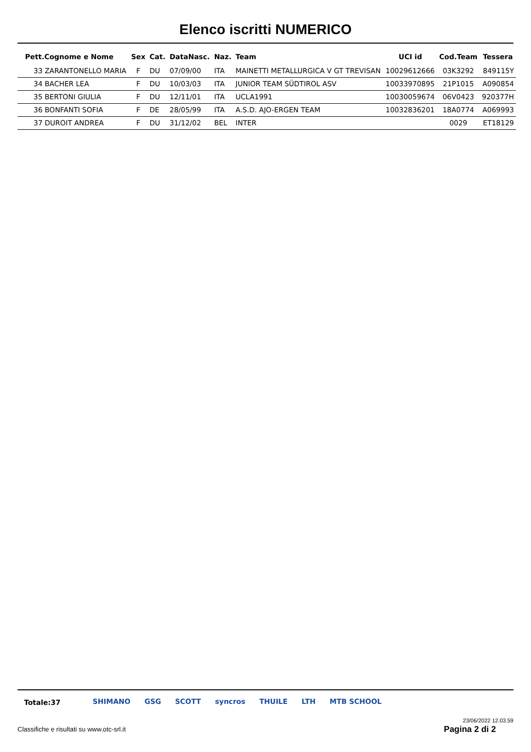Elenco iscritti NUMERICO
| Pett.Cognome e Nome | Sex | Cat. | DataNasc. | Naz. | Team | UCI id | Cod.Team | Tessera |
| --- | --- | --- | --- | --- | --- | --- | --- | --- |
| 33 ZARANTONELLO MARIA | F | DU | 07/09/00 | ITA | MAINETTI METALLURGICA V GT TREVISAN | 10029612666 | 03K3292 | 849115Y |
| 34 BACHER LEA | F | DU | 10/03/03 | ITA | JUNIOR TEAM SÜDTIROL ASV | 10033970895 | 21P1015 | A090854 |
| 35 BERTONI GIULIA | F | DU | 12/11/01 | ITA | UCLA1991 | 10030059674 | 06V0423 | 920377H |
| 36 BONFANTI SOFIA | F | DE | 28/05/99 | ITA | A.S.D. AJO-ERGEN TEAM | 10032836201 | 18A0774 | A069993 |
| 37 DUROIT ANDREA | F | DU | 31/12/02 | BEL | INTER | | 0029 | ET18129 |
Totale:37
SHIMANO GSG SCOTT syncros THUILE LTH MTB SCHOOL
23/06/2022 12.03.59
Classifiche e risultati su www.otc-srl.it
Pagina 2 di 2